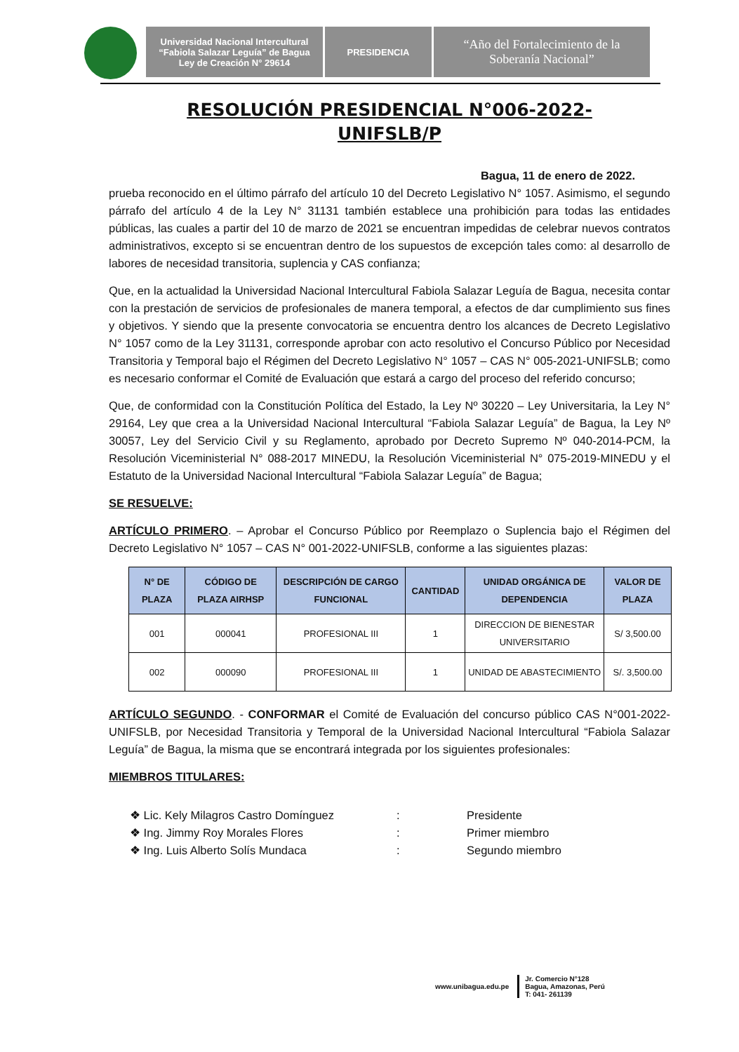Universidad Nacional Intercultural
“Fabiola Salazar Leguía” de Bagua
Ley de Creación N° 29614
PRESIDENCIA
“Año del Fortalecimiento de la
Soberanía Nacional”
RESOLUCIÓN PRESIDENCIAL N°006-2022-
UNIFSLB/P
Bagua, 11 de enero de 2022.
prueba reconocido en el último párrafo del artículo 10 del Decreto Legislativo N° 1057. Asimismo, el segundo párrafo del artículo 4 de la Ley N° 31131 también establece una prohibición para todas las entidades públicas, las cuales a partir del 10 de marzo de 2021 se encuentran impedidas de celebrar nuevos contratos administrativos, excepto si se encuentran dentro de los supuestos de excepción tales como: al desarrollo de labores de necesidad transitoria, suplencia y CAS confianza;
Que, en la actualidad la Universidad Nacional Intercultural Fabiola Salazar Leguía de Bagua, necesita contar con la prestación de servicios de profesionales de manera temporal, a efectos de dar cumplimiento sus fines y objetivos. Y siendo que la presente convocatoria se encuentra dentro los alcances de Decreto Legislativo N° 1057 como de la Ley 31131, corresponde aprobar con acto resolutivo el Concurso Público por Necesidad Transitoria y Temporal bajo el Régimen del Decreto Legislativo N° 1057 – CAS N° 005-2021-UNIFSLB; como es necesario conformar el Comité de Evaluación que estará a cargo del proceso del referido concurso;
Que, de conformidad con la Constitución Política del Estado, la Ley Nº 30220 – Ley Universitaria, la Ley N° 29164, Ley que crea a la Universidad Nacional Intercultural “Fabiola Salazar Leguía” de Bagua, la Ley Nº 30057, Ley del Servicio Civil y su Reglamento, aprobado por Decreto Supremo Nº 040-2014-PCM, la Resolución Viceministerial N° 088-2017 MINEDU, la Resolución Viceministerial N° 075-2019-MINEDU y el Estatuto de la Universidad Nacional Intercultural “Fabiola Salazar Leguía” de Bagua;
SE RESUELVE:
ARTÍCULO PRIMERO. – Aprobar el Concurso Público por Reemplazo o Suplencia bajo el Régimen del Decreto Legislativo N° 1057 – CAS N° 001-2022-UNIFSLB, conforme a las siguientes plazas:
| N° DE PLAZA | CÓDIGO DE PLAZA AIRHSP | DESCRIPCIÓN DE CARGO FUNCIONAL | CANTIDAD | UNIDAD ORGÁNICA DE DEPENDENCIA | VALOR DE PLAZA |
| --- | --- | --- | --- | --- | --- |
| 001 | 000041 | PROFESIONAL III | 1 | DIRECCION DE BIENESTAR UNIVERSITARIO | S/ 3,500.00 |
| 002 | 000090 | PROFESIONAL III | 1 | UNIDAD DE ABASTECIMIENTO | S/. 3,500.00 |
ARTÍCULO SEGUNDO. - CONFORMAR el Comité de Evaluación del concurso público CAS N°001-2022-UNIFSLB, por Necesidad Transitoria y Temporal de la Universidad Nacional Intercultural “Fabiola Salazar Leguía” de Bagua, la misma que se encontrará integrada por los siguientes profesionales:
MIEMBROS TITULARES:
❖ Lic. Kely Milagros Castro Domínguez: Presidente
❖ Ing. Jimmy Roy Morales Flores: Primer miembro
❖ Ing. Luis Alberto Solís Mundaca: Segundo miembro
www.unibagua.edu.pe
Jr. Comercio N°128
Bagua, Amazonas, Perú
T: 041- 261139